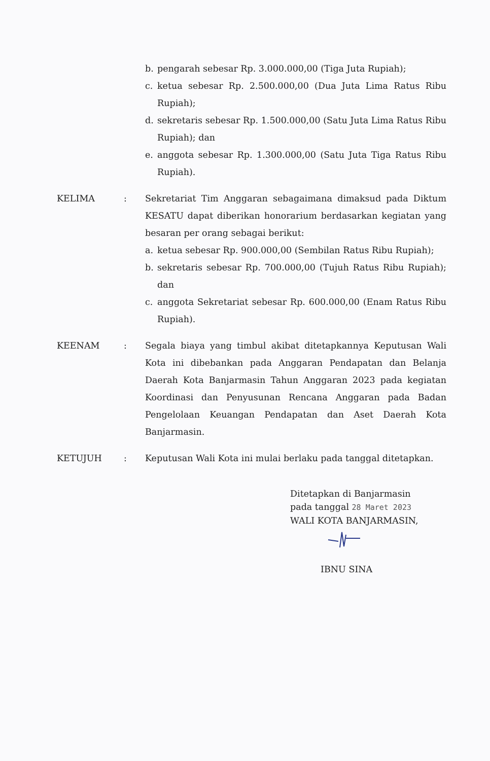b. pengarah sebesar Rp. 3.000.000,00 (Tiga Juta Rupiah);
c. ketua sebesar Rp. 2.500.000,00 (Dua Juta Lima Ratus Ribu Rupiah);
d. sekretaris sebesar Rp. 1.500.000,00 (Satu Juta Lima Ratus Ribu Rupiah); dan
e. anggota sebesar Rp. 1.300.000,00 (Satu Juta Tiga Ratus Ribu Rupiah).
KELIMA : Sekretariat Tim Anggaran sebagaimana dimaksud pada Diktum KESATU dapat diberikan honorarium berdasarkan kegiatan yang besaran per orang sebagai berikut:
a. ketua sebesar Rp. 900.000,00 (Sembilan Ratus Ribu Rupiah);
b. sekretaris sebesar Rp. 700.000,00 (Tujuh Ratus Ribu Rupiah); dan
c. anggota Sekretariat sebesar Rp. 600.000,00 (Enam Ratus Ribu Rupiah).
KEENAM : Segala biaya yang timbul akibat ditetapkannya Keputusan Wali Kota ini dibebankan pada Anggaran Pendapatan dan Belanja Daerah Kota Banjarmasin Tahun Anggaran 2023 pada kegiatan Koordinasi dan Penyusunan Rencana Anggaran pada Badan Pengelolaan Keuangan Pendapatan dan Aset Daerah Kota Banjarmasin.
KETUJUH : Keputusan Wali Kota ini mulai berlaku pada tanggal ditetapkan.
Ditetapkan di Banjarmasin
pada tanggal 28 Maret 2023
WALI KOTA BANJARMASIN,
IBNU SINA